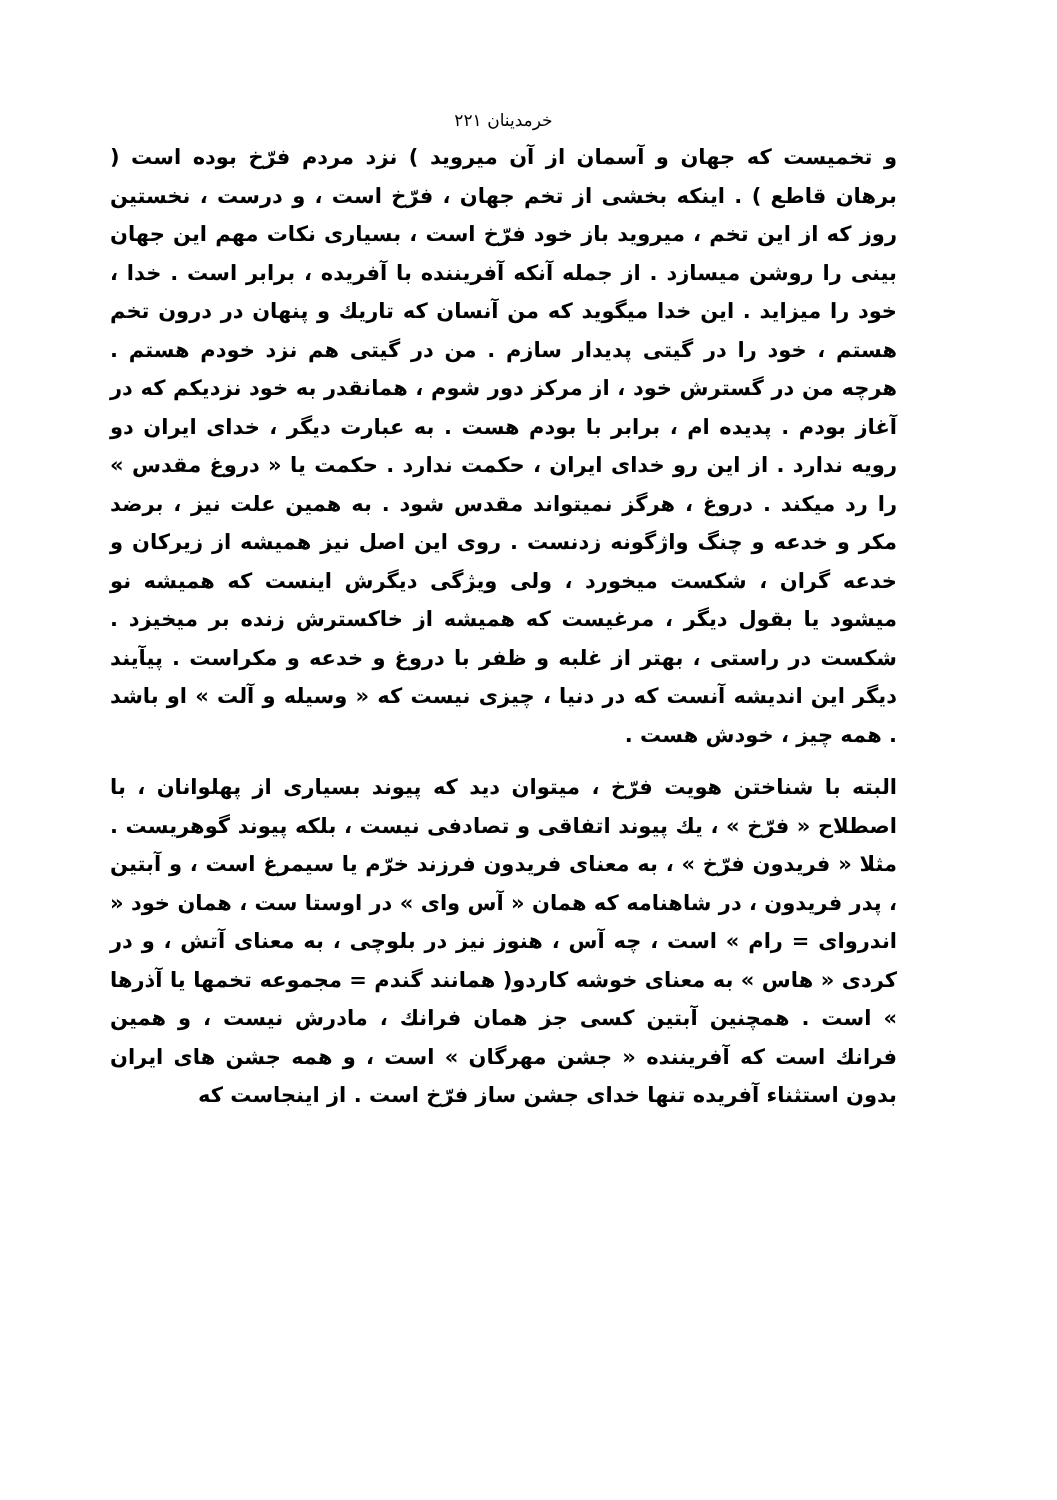خرمدینان ۲۲۱
و تخمیست که جهان و آسمان از آن میروید ) نزد مردم فرّخ بوده است ( برهان قاطع ) . اینکه بخشی از تخم جهان ، فرّخ است ، و درست ، نخستین روز که از این تخم ، میروید باز خود فرّخ است ، بسیاری نکات مهم این جهان بینی را روشن میسازد . از جمله آنکه آفریننده با آفریده ، برابر است . خدا ، خود را میزاید . این خدا میگوید که من آنسان که تاریك و پنهان در درون تخم هستم ، خود را در گیتی پدیدار سازم . من در گیتی هم نزد خودم هستم . هرچه من در گسترش خود ، از مرکز دور شوم ، همانقدر به خود نزدیکم که در آغاز بودم . پدیده ام ، برابر با بودم هست . به عبارت دیگر ، خدای ایران دو رویه ندارد . از این رو خدای ایران ، حکمت ندارد . حکمت یا « دروغ مقدس » را رد میکند . دروغ ، هرگز نمیتواند مقدس شود . به همین علت نیز ، برضد مکر و خدعه و چنگ واژگونه زدنست . روی این اصل نیز همیشه از زیرکان و خدعه گران ، شکست میخورد ، ولی ویژگی دیگرش اینست که همیشه نو میشود یا بقول دیگر ، مرغیست که همیشه از خاکسترش زنده بر میخیزد . شکست در راستی ، بهتر از غلبه و ظفر با دروغ و خدعه و مکراست . پیآیند دیگر این اندیشه آنست که در دنیا ، چیزی نیست که « وسیله و آلت » او باشد . همه چیز ، خودش هست .
البته با شناختن هویت فرّخ ، میتوان دید که پیوند بسیاری از پهلوانان ، با اصطلاح « فرّخ » ، یك پیوند اتفاقی و تصادفی نیست ، بلکه پیوند گوهریست . مثلا « فریدون فرّخ » ، به معنای فریدون فرزند خرّم یا سیمرغ است ، و آبتین ، پدر فریدون ، در شاهنامه که همان « آس وای » در اوستا ست ، همان خود « اندروای = رام » است ، چه آس ، هنوز نیز در بلوچی ، به معنای آتش ، و در کردی « هاس » به معنای خوشه کاردو( همانند گندم = مجموعه تخمها یا آذرها » است . همچنین آبتین کسی جز همان فرانك ، مادرش نیست ، و همین فرانك است که آفریننده « جشن مهرگان » است ، و همه جشن های ایران بدون استثناء آفریده تنها خدای جشن ساز فرّخ است . از اینجاست که